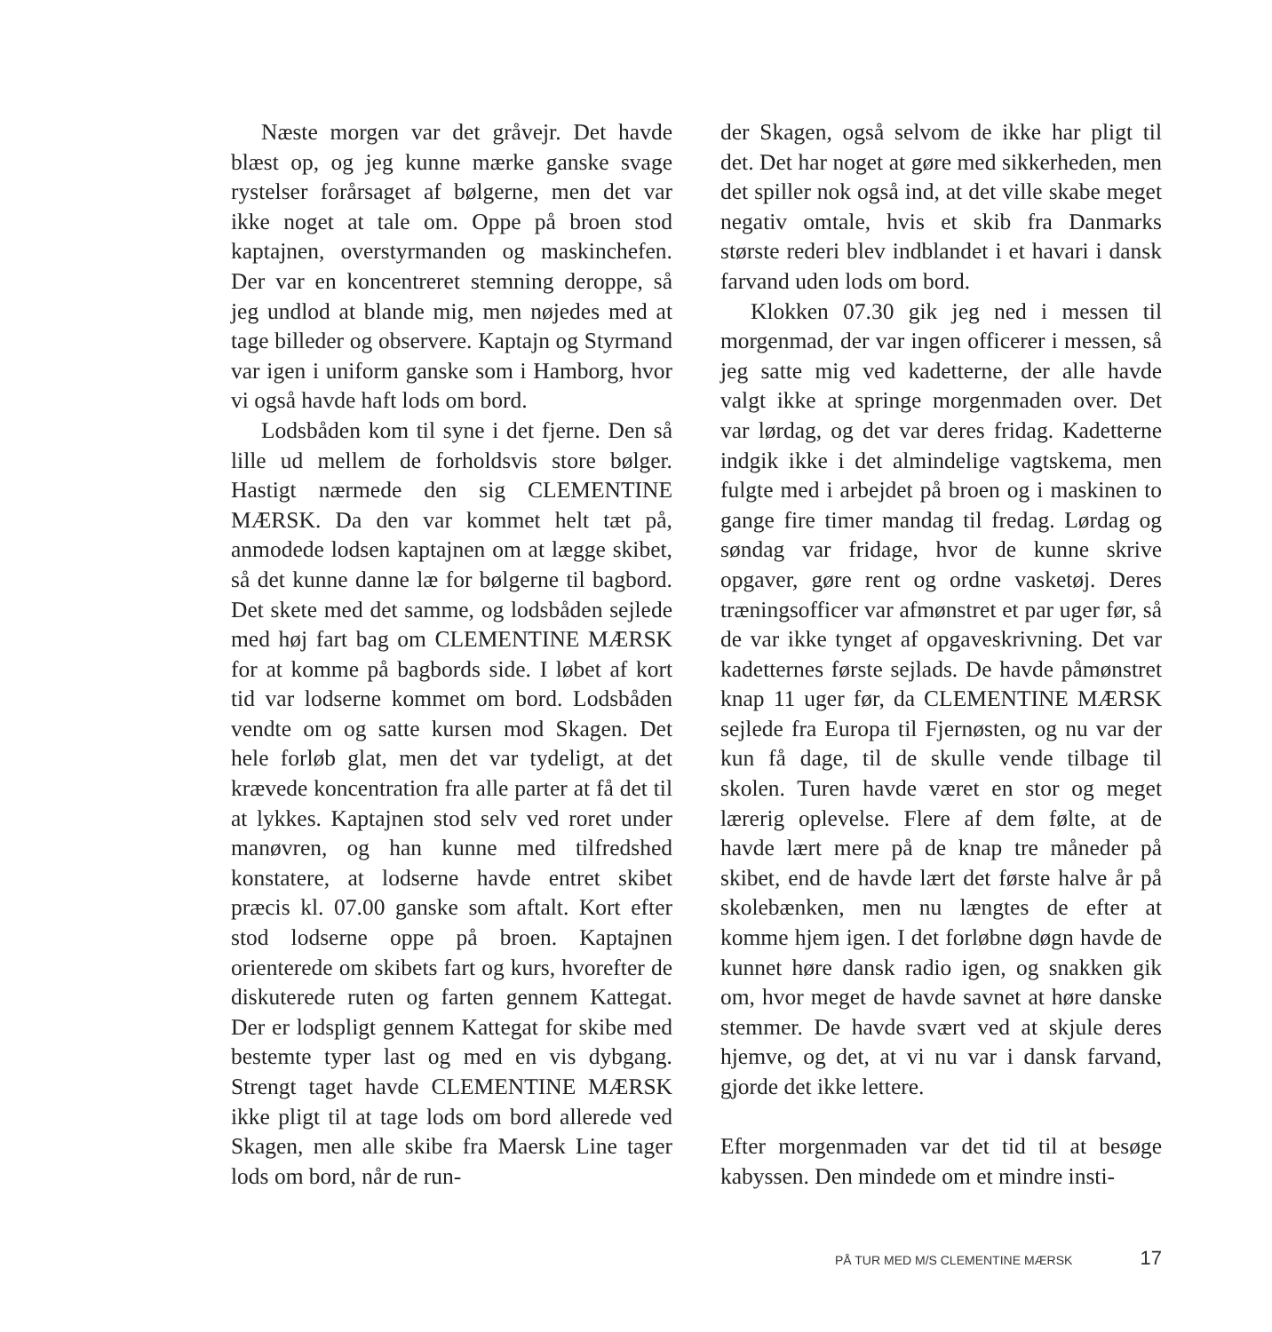Næste morgen var det gråvejr. Det havde blæst op, og jeg kunne mærke ganske svage rystelser forårsaget af bølgerne, men det var ikke noget at tale om. Oppe på broen stod kaptajnen, overstyrmanden og maskinchefen. Der var en koncentreret stemning deroppe, så jeg undlod at blande mig, men nøjedes med at tage billeder og observere. Kaptajn og Styrmand var igen i uniform ganske som i Hamborg, hvor vi også havde haft lods om bord.
Lodsbåden kom til syne i det fjerne. Den så lille ud mellem de forholdsvis store bølger. Hastigt nærmede den sig CLEMENTINE MÆRSK. Da den var kommet helt tæt på, anmodede lodsen kaptajnen om at lægge skibet, så det kunne danne læ for bølgerne til bagbord. Det skete med det samme, og lodsbåden sejlede med høj fart bag om CLEMENTINE MÆRSK for at komme på bagbords side. I løbet af kort tid var lodserne kommet om bord. Lodsbåden vendte om og satte kursen mod Skagen. Det hele forløb glat, men det var tydeligt, at det krævede koncentration fra alle parter at få det til at lykkes. Kaptajnen stod selv ved roret under manøvren, og han kunne med tilfredshed konstatere, at lodserne havde entret skibet præcis kl. 07.00 ganske som aftalt. Kort efter stod lodserne oppe på broen. Kaptajnen orienterede om skibets fart og kurs, hvorefter de diskuterede ruten og farten gennem Kattegat. Der er lodspligt gennem Kattegat for skibe med bestemte typer last og med en vis dybgang. Strengt taget havde CLEMENTINE MÆRSK ikke pligt til at tage lods om bord allerede ved Skagen, men alle skibe fra Maersk Line tager lods om bord, når de run-
der Skagen, også selvom de ikke har pligt til det. Det har noget at gøre med sikkerheden, men det spiller nok også ind, at det ville skabe meget negativ omtale, hvis et skib fra Danmarks største rederi blev indblandet i et havari i dansk farvand uden lods om bord.
Klokken 07.30 gik jeg ned i messen til morgenmad, der var ingen officerer i messen, så jeg satte mig ved kadetterne, der alle havde valgt ikke at springe morgenmaden over. Det var lørdag, og det var deres fridag. Kadetterne indgik ikke i det almindelige vagtskema, men fulgte med i arbejdet på broen og i maskinen to gange fire timer mandag til fredag. Lørdag og søndag var fridage, hvor de kunne skrive opgaver, gøre rent og ordne vasketøj. Deres træningsofficer var afmønstret et par uger før, så de var ikke tynget af opgaveskrivning. Det var kadetternes første sejlads. De havde påmønstret knap 11 uger før, da CLEMENTINE MÆRSK sejlede fra Europa til Fjernøsten, og nu var der kun få dage, til de skulle vende tilbage til skolen. Turen havde været en stor og meget lærerig oplevelse. Flere af dem følte, at de havde lært mere på de knap tre måneder på skibet, end de havde lært det første halve år på skolebænken, men nu længtes de efter at komme hjem igen. I det forløbne døgn havde de kunnet høre dansk radio igen, og snakken gik om, hvor meget de havde savnet at høre danske stemmer. De havde svært ved at skjule deres hjemve, og det, at vi nu var i dansk farvand, gjorde det ikke lettere.
Efter morgenmaden var det tid til at besøge kabyssen. Den mindede om et mindre insti-
PÅ TUR MED M/S CLEMENTINE MÆRSK 17